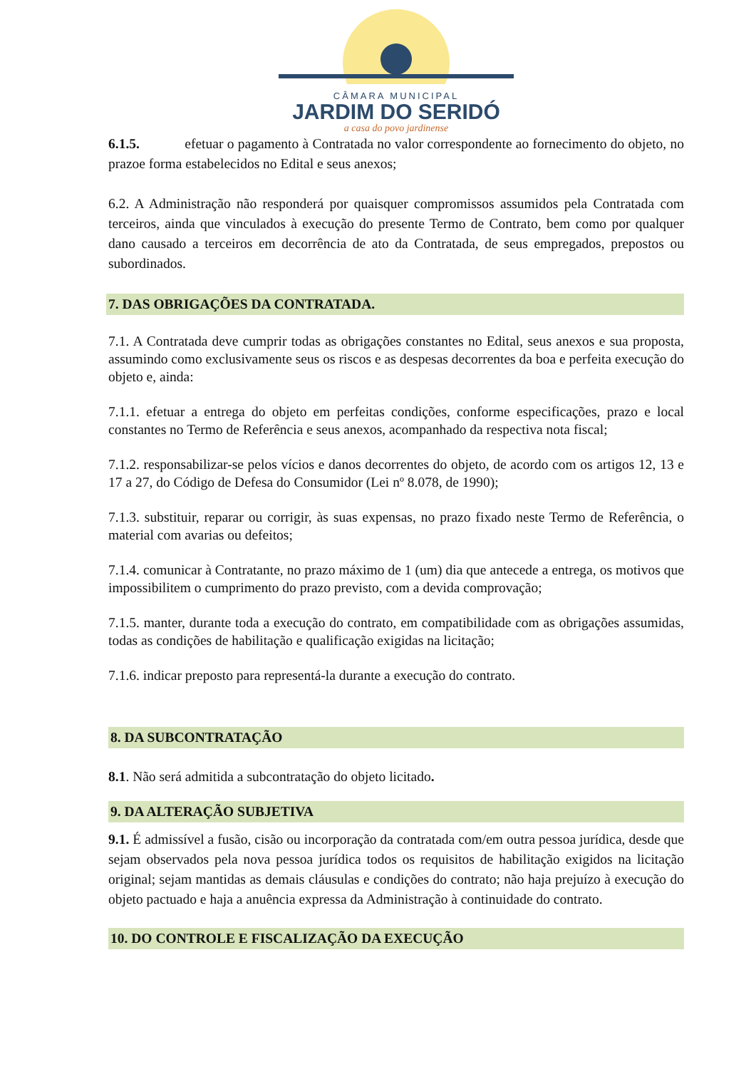CÂMARA MUNICIPAL
JARDIM DO SERIDÓ
a casa do povo jardinense
6.1.5. efetuar o pagamento à Contratada no valor correspondente ao fornecimento do objeto, no prazoe forma estabelecidos no Edital e seus anexos;
6.2. A Administração não responderá por quaisquer compromissos assumidos pela Contratada com terceiros, ainda que vinculados à execução do presente Termo de Contrato, bem como por qualquer dano causado a terceiros em decorrência de ato da Contratada, de seus empregados, prepostos ou subordinados.
7. DAS OBRIGAÇÕES DA CONTRATADA.
7.1. A Contratada deve cumprir todas as obrigações constantes no Edital, seus anexos e sua proposta, assumindo como exclusivamente seus os riscos e as despesas decorrentes da boa e perfeita execução do objeto e, ainda:
7.1.1. efetuar a entrega do objeto em perfeitas condições, conforme especificações, prazo e local constantes no Termo de Referência e seus anexos, acompanhado da respectiva nota fiscal;
7.1.2. responsabilizar-se pelos vícios e danos decorrentes do objeto, de acordo com os artigos 12, 13 e 17 a 27, do Código de Defesa do Consumidor (Lei nº 8.078, de 1990);
7.1.3. substituir, reparar ou corrigir, às suas expensas, no prazo fixado neste Termo de Referência, o material com avarias ou defeitos;
7.1.4. comunicar à Contratante, no prazo máximo de 1 (um) dia que antecede a entrega, os motivos que impossibilitem o cumprimento do prazo previsto, com a devida comprovação;
7.1.5. manter, durante toda a execução do contrato, em compatibilidade com as obrigações assumidas, todas as condições de habilitação e qualificação exigidas na licitação;
7.1.6. indicar preposto para representá-la durante a execução do contrato.
8. DA SUBCONTRATAÇÃO
8.1. Não será admitida a subcontratação do objeto licitado.
9. DA ALTERAÇÃO SUBJETIVA
9.1. É admissível a fusão, cisão ou incorporação da contratada com/em outra pessoa jurídica, desde que sejam observados pela nova pessoa jurídica todos os requisitos de habilitação exigidos na licitação original; sejam mantidas as demais cláusulas e condições do contrato; não haja prejuízo à execução do objeto pactuado e haja a anuência expressa da Administração à continuidade do contrato.
10. DO CONTROLE E FISCALIZAÇÃO DA EXECUÇÃO